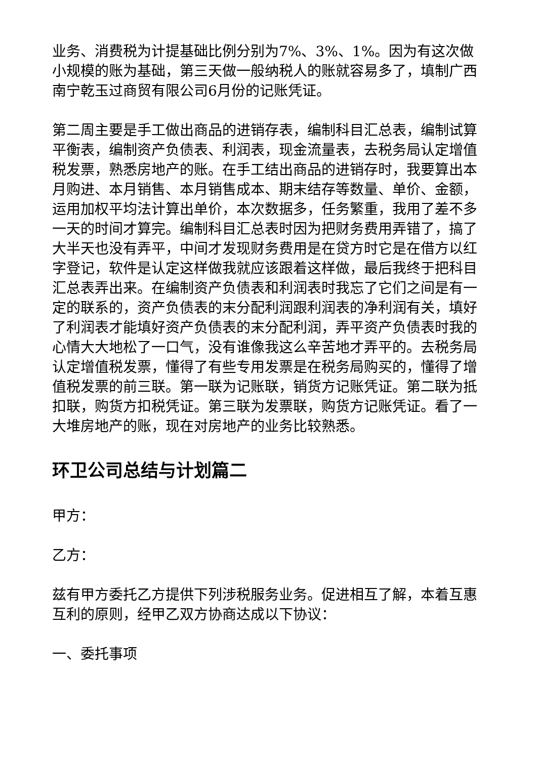业务、消费税为计提基础比例分别为7%、3%、1%。因为有这次做小规模的账为基础，第三天做一般纳税人的账就容易多了，填制广西南宁乾玉过商贸有限公司6月份的记账凭证。
第二周主要是手工做出商品的进销存表，编制科目汇总表，编制试算平衡表，编制资产负债表、利润表，现金流量表，去税务局认定增值税发票，熟悉房地产的账。在手工结出商品的进销存时，我要算出本月购进、本月销售、本月销售成本、期末结存等数量、单价、金额，运用加权平均法计算出单价，本次数据多，任务繁重，我用了差不多一天的时间才算完。编制科目汇总表时因为把财务费用弄错了，搞了大半天也没有弄平，中间才发现财务费用是在贷方时它是在借方以红字登记，软件是认定这样做我就应该跟着这样做，最后我终于把科目汇总表弄出来。在编制资产负债表和利润表时我忘了它们之间是有一定的联系的，资产负债表的末分配利润跟利润表的净利润有关，填好了利润表才能填好资产负债表的末分配利润，弄平资产负债表时我的心情大大地松了一口气，没有谁像我这么辛苦地才弄平的。去税务局认定增值税发票，懂得了有些专用发票是在税务局购买的，懂得了增值税发票的前三联。第一联为记账联，销货方记账凭证。第二联为抵扣联，购货方扣税凭证。第三联为发票联，购货方记账凭证。看了一大堆房地产的账，现在对房地产的业务比较熟悉。
环卫公司总结与计划篇二
甲方：
乙方：
兹有甲方委托乙方提供下列涉税服务业务。促进相互了解，本着互惠互利的原则，经甲乙双方协商达成以下协议：
一、委托事项